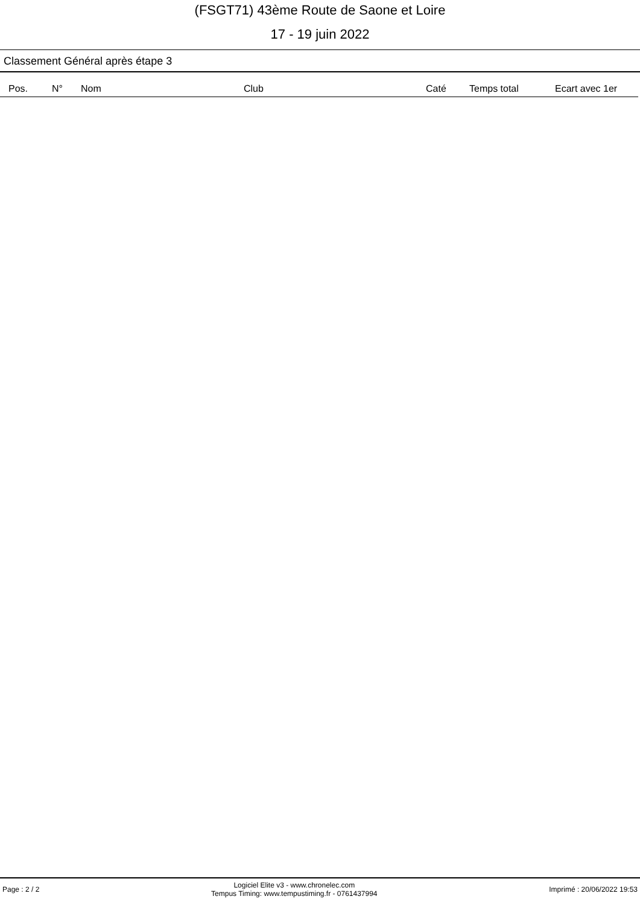(FSGT71) 43ème Route de Saone et Loire
17 - 19 juin 2022
Classement Général après étape 3
| Pos. | N° | Nom | Club | Caté | Temps total | Ecart avec 1er |
| --- | --- | --- | --- | --- | --- | --- |
Page : 2 / 2
Logiciel Elite v3 - www.chronelec.com
Tempus Timing: www.tempustiming.fr - 0761437994
Imprimé : 20/06/2022 19:53